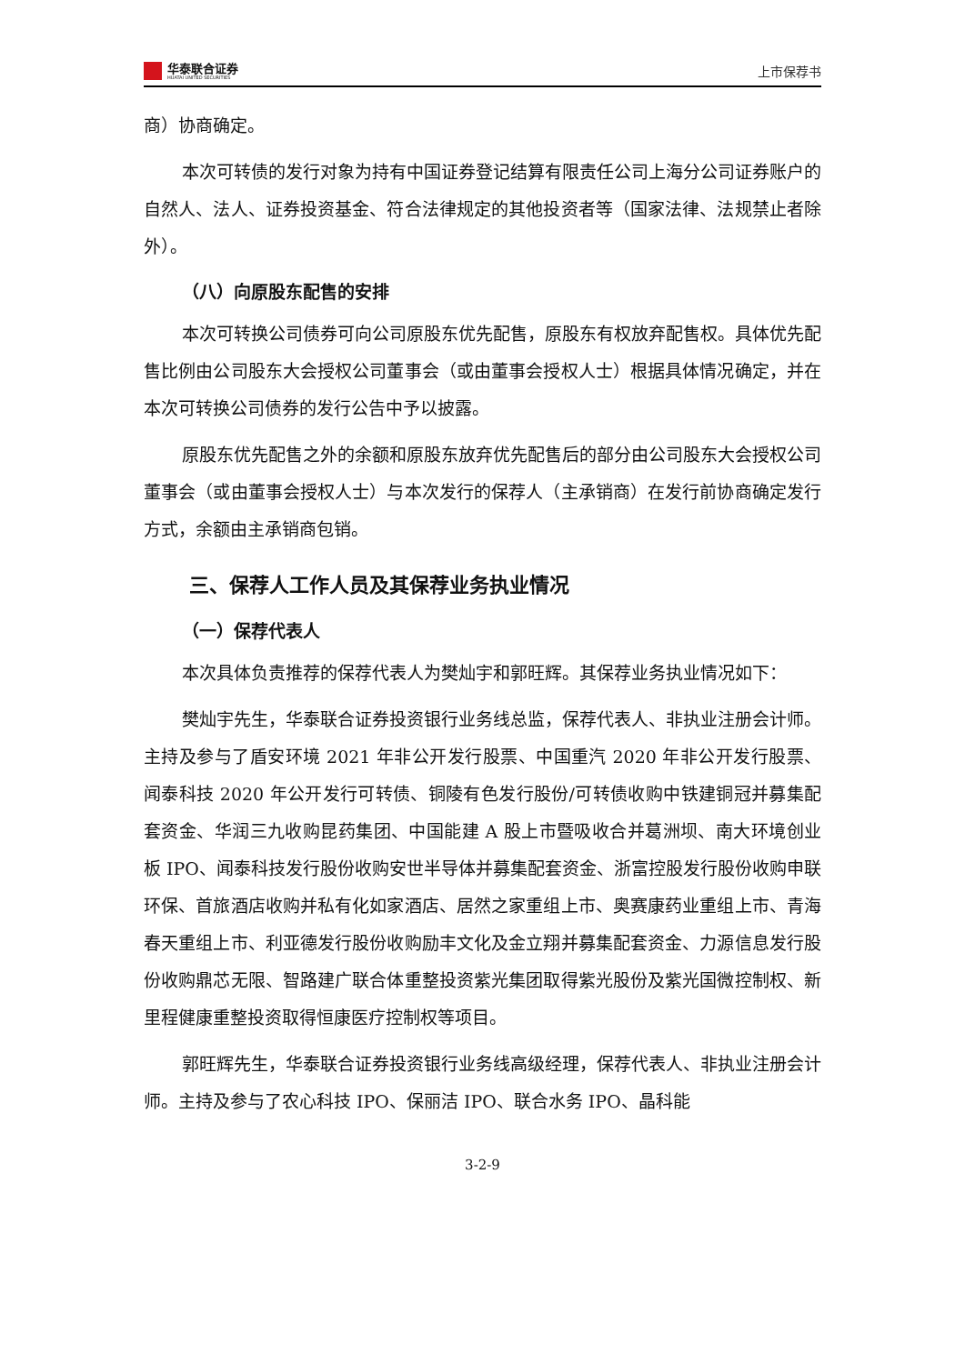华泰联合证券
HUATAI UNITED SECURITIES
上市保荐书
商）协商确定。
本次可转债的发行对象为持有中国证券登记结算有限责任公司上海分公司证券账户的自然人、法人、证券投资基金、符合法律规定的其他投资者等（国家法律、法规禁止者除外）。
（八）向原股东配售的安排
本次可转换公司债券可向公司原股东优先配售，原股东有权放弃配售权。具体优先配售比例由公司股东大会授权公司董事会（或由董事会授权人士）根据具体情况确定，并在本次可转换公司债券的发行公告中予以披露。
原股东优先配售之外的余额和原股东放弃优先配售后的部分由公司股东大会授权公司董事会（或由董事会授权人士）与本次发行的保荐人（主承销商）在发行前协商确定发行方式，余额由主承销商包销。
三、保荐人工作人员及其保荐业务执业情况
（一）保荐代表人
本次具体负责推荐的保荐代表人为樊灿宇和郭旺辉。其保荐业务执业情况如下：
樊灿宇先生，华泰联合证券投资银行业务线总监，保荐代表人、非执业注册会计师。主持及参与了盾安环境 2021 年非公开发行股票、中国重汽 2020 年非公开发行股票、闻泰科技 2020 年公开发行可转债、铜陵有色发行股份/可转债收购中铁建铜冠并募集配套资金、华润三九收购昆药集团、中国能建 A 股上市暨吸收合并葛洲坝、南大环境创业板 IPO、闻泰科技发行股份收购安世半导体并募集配套资金、浙富控股发行股份收购申联环保、首旅酒店收购并私有化如家酒店、居然之家重组上市、奥赛康药业重组上市、青海春天重组上市、利亚德发行股份收购励丰文化及金立翔并募集配套资金、力源信息发行股份收购鼎芯无限、智路建广联合体重整投资紫光集团取得紫光股份及紫光国微控制权、新里程健康重整投资取得恒康医疗控制权等项目。
郭旺辉先生，华泰联合证券投资银行业务线高级经理，保荐代表人、非执业注册会计师。主持及参与了农心科技 IPO、保丽洁 IPO、联合水务 IPO、晶科能
3-2-9